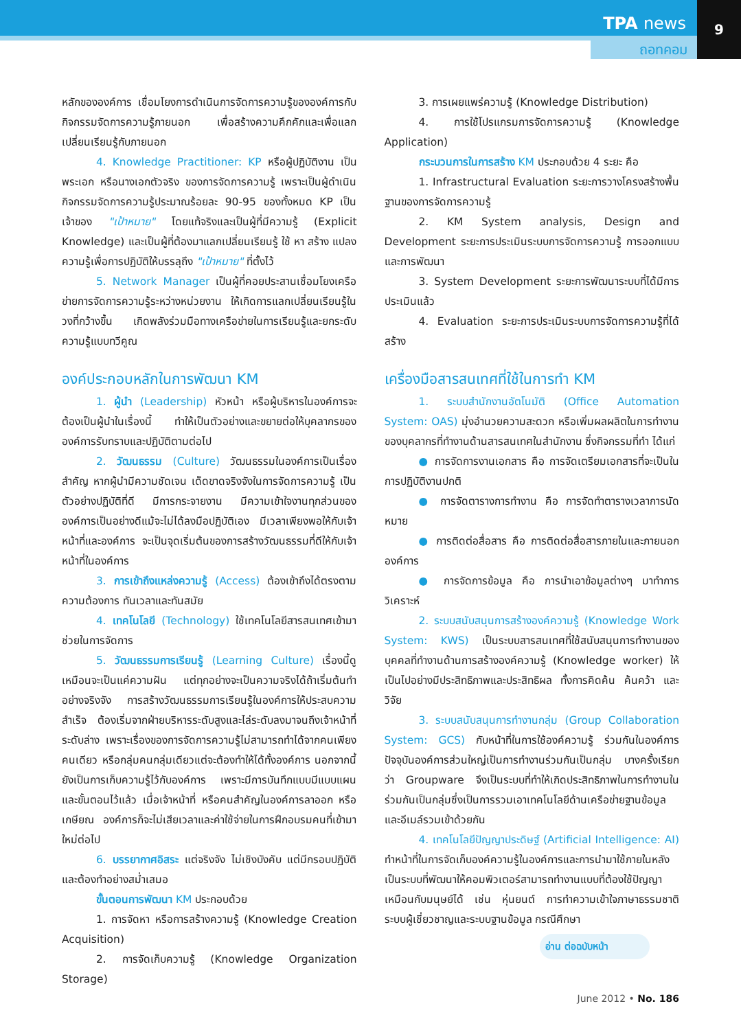TPA news
ถอทคอม
9
หลักขององค์การ เชื่อมโยงการดำเนินการจัดการความรู้ขององค์การกับกิจกรรมจัดการความรู้ภายนอก เพื่อสร้างความคึกคักและเพื่อแลกเปลี่ยนเรียนรู้กับภายนอก
4. Knowledge Practitioner: KP หรือผู้ปฏิบัติงาน เป็นพระเอก หรือนางเอกตัวจริง ของการจัดการความรู้ เพราะเป็นผู้ดำเนินกิจกรรมจัดการความรู้ประมาณร้อยละ 90-95 ของทั้งหมด KP เป็นเจ้าของ "เป้าหมาย" โดยแท้จริงและเป็นผู้ที่มีความรู้ (Explicit Knowledge) และเป็นผู้ที่ต้องมาแลกเปลี่ยนเรียนรู้ ใช้ หา สร้าง แปลง ความรู้เพื่อการปฏิบัติให้บรรลุถึง "เป้าหมาย" ที่ตั้งไว้
5. Network Manager เป็นผู้ที่คอยประสานเชื่อมโยงเครือข่ายการจัดการความรู้ระหว่างหน่วยงาน ให้เกิดการแลกเปลี่ยนเรียนรู้ในวงที่กว้างขึ้น เกิดพลังร่วมมือทางเครือข่ายในการเรียนรู้และยกระดับความรู้แบบทวีคูณ
องค์ประกอบหลักในการพัฒนา KM
1. ผู้นำ (Leadership) หัวหน้า หรือผู้บริหารในองค์การจะต้องเป็นผู้นำในเรื่องนี้ ทำให้เป็นตัวอย่างและขยายต่อให้บุคลากรขององค์การรับทราบและปฏิบัติตามต่อไป
2. วัฒนธรรม (Culture) วัฒนธรรมในองค์การเป็นเรื่องสำคัญ หากผู้นำมีความชัดเจน เด็ดขาดจริงจังในการจัดการความรู้ เป็นตัวอย่างปฏิบัติที่ดี มีการกระจายงาน มีความเข้าใจงานทุกส่วนขององค์การเป็นอย่างดีแม้จะไม่ได้ลงมือปฏิบัติเอง มีเวลาเพียงพอให้กับเจ้าหน้าที่และองค์การ จะเป็นจุดเริ่มต้นของการสร้างวัฒนธรรมที่ดีให้กับเจ้าหน้าที่ในองค์การ
3. การเข้าถึงแหล่งความรู้ (Access) ต้องเข้าถึงได้ตรงตามความต้องการ ทันเวลาและทันสมัย
4. เทคโนโลยี (Technology) ใช้เทคโนโลยีสารสนเทศเข้ามาช่วยในการจัดการ
5. วัฒนธรรมการเรียนรู้ (Learning Culture) เรื่องนี้ดูเหมือนจะเป็นแค่ความฝัน แต่ทุกอย่างจะเป็นความจริงได้ถ้าเริ่มต้นทำอย่างจริงจัง การสร้างวัฒนธรรมการเรียนรู้ในองค์การให้ประสบความสำเร็จ ต้องเริ่มจากฝ่ายบริหารระดับสูงและไล่ระดับลงมาจนถึงเจ้าหน้าที่ระดับล่าง เพราะเรื่องของการจัดการความรู้ไม่สามารถทำได้จากคนเพียงคนเดียว หรือกลุ่มคนกลุ่มเดียวแต่จะต้องทำให้ได้ทั้งองค์การ นอกจากนี้ยังเป็นการเก็บความรู้ไว้กับองค์การ เพราะมีการบันทึกแบบมีแบบแผนและขั้นตอนไว้แล้ว เมื่อเจ้าหน้าที่ หรือคนสำคัญในองค์การลาออก หรือเกษียณ องค์การก็จะไม่เสียเวลาและค่าใช้จ่ายในการฝึกอบรมคนที่เข้ามาใหม่ต่อไป
6. บรรยากาศอิสระ แต่จริงจัง ไม่เชิงบังคับ แต่มีกรอบปฏิบัติและต้องทำอย่างสม่ำเสมอ
ขั้นตอนการพัฒนา KM ประกอบด้วย
1. การจัดหา หรือการสร้างความรู้ (Knowledge Creation Acquisition)
2. การจัดเก็บความรู้ (Knowledge Organization Storage)
3. การเผยแพร่ความรู้ (Knowledge Distribution)
4. การใช้โปรแกรมการจัดการความรู้ (Knowledge Application)
กระบวนการในการสร้าง KM ประกอบด้วย 4 ระยะ คือ
1. Infrastructural Evaluation ระยะการวางโครงสร้างพื้นฐานของการจัดการความรู้
2. KM System analysis, Design and Development ระยะการประเมินระบบการจัดการความรู้ การออกแบบและการพัฒนา
3. System Development ระยะการพัฒนาระบบที่ได้มีการประเมินแล้ว
4. Evaluation ระยะการประเมินระบบการจัดการความรู้ที่ได้สร้าง
เครื่องมือสารสนเทศที่ใช้ในการทำ KM
1. ระบบสำนักงานอัตโนมัติ (Office Automation System: OAS) มุ่งอำนวยความสะดวก หรือเพิ่มผลผลิตในการทำงานของบุคลากรที่ทำงานด้านสารสนเทศในสำนักงาน ซึ่งกิจกรรมที่ทำ ได้แก่
● การจัดการงานเอกสาร คือ การจัดเตรียมเอกสารที่จะเป็นในการปฏิบัติงานปกติ
● การจัดตารางการทำงาน คือ การจัดทำตารางเวลาการนัดหมาย
● การติดต่อสื่อสาร คือ การติดต่อสื่อสารภายในและภายนอกองค์การ
● การจัดการข้อมูล คือ การนำเอาข้อมูลต่างๆ มาทำการวิเคราะห์
2. ระบบสนับสนุนการสร้างองค์ความรู้ (Knowledge Work System: KWS) เป็นระบบสารสนเทศที่ใช้สนับสนุนการทำงานของบุคคลที่ทำงานด้านการสร้างองค์ความรู้ (Knowledge worker) ให้เป็นไปอย่างมีประสิทธิภาพและประสิทธิผล ทั้งการคิดค้น ค้นคว้า และวิจัย
3. ระบบสนับสนุนการทำงานกลุ่ม (Group Collaboration System: GCS) กับหน้าที่ในการใช้องค์ความรู้ ร่วมกันในองค์การ ปัจจุบันองค์การส่วนใหญ่เป็นการทำงานร่วมกันเป็นกลุ่ม บางครั้งเรียกว่า Groupware จึงเป็นระบบที่ทำให้เกิดประสิทธิภาพในการทำงานในร่วมกันเป็นกลุ่มซึ่งเป็นการรวมเอาเทคโนโลยีด้านเครือข่ายฐานข้อมูลและอีเมล์รวมเข้าด้วยกัน
4. เทคโนโลยีปัญญาประดิษฐ์ (Artificial Intelligence: AI) ทำหน้าที่ในการจัดเก็บองค์ความรู้ในองค์การและการนำมาใช้ภายในหลังเป็นระบบที่พัฒนาให้คอมพิวเตอร์สามารถทำงานแบบที่ต้องใช้ปัญญาเหมือนกับมนุษย์ได้ เช่น หุ่นยนต์ การทำความเข้าใจภาษาธรรมชาติ ระบบผู้เชี่ยวชาญและระบบฐานข้อมูล กรณีศึกษา
อ่าน ต่อฉบับหน้า
June 2012 • No. 186